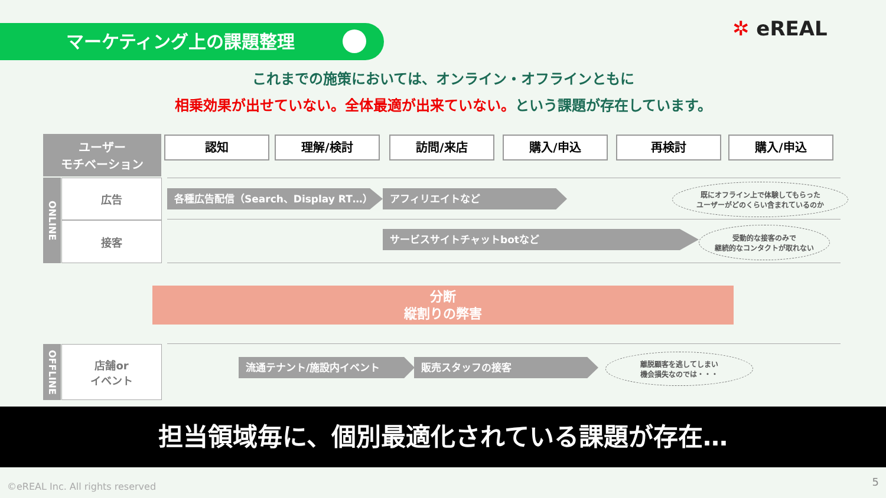マーケティング上の課題整理 ✲ eREAL
これまでの施策においては、オンライン・オフラインともに
相乗効果が出せていない。全体最適が出来ていない。という課題が存在しています。
ユーザー
モチベーション
認知 理解/検討 訪問/来店 購入/申込 再検討 購入/申込
ONLINE
広告
接客
各種広告配信（Search、Display RT…） アフィリエイトなど
既にオフライン上で体験してもらった
ユーザーがどのくらい含まれているのか
サービスサイトチャットbotなど
受動的な接客のみで
継続的なコンタクトが取れない
分断
縦割りの弊害
OFFLINE
店舗or
イベント
流通テナント/施設内イベント 販売スタッフの接客
離脱顧客を逃してしまい
機会損失なのでは・・・
担当領域毎に、個別最適化されている課題が存在…
©eREAL Inc. All rights reserved
5